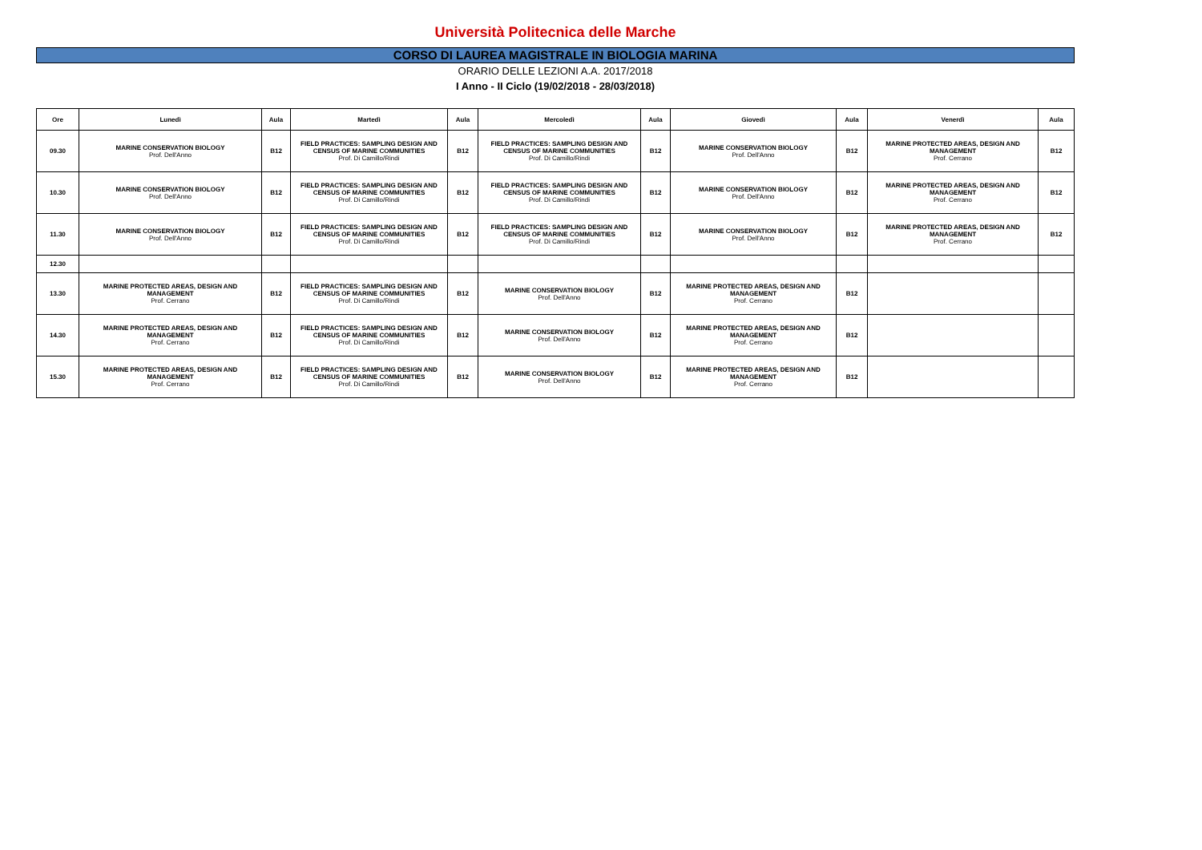Università Politecnica delle Marche
CORSO DI LAUREA MAGISTRALE IN BIOLOGIA MARINA
ORARIO DELLE LEZIONI A.A. 2017/2018
I Anno - II Ciclo (19/02/2018 - 28/03/2018)
| Ore | Lunedì | Aula | Martedì | Aula | Mercoledì | Aula | Giovedì | Aula | Venerdì | Aula |
| --- | --- | --- | --- | --- | --- | --- | --- | --- | --- | --- |
| 09.30 | MARINE CONSERVATION BIOLOGY Prof. Dell'Anno | B12 | FIELD PRACTICES: SAMPLING DESIGN AND CENSUS OF MARINE COMMUNITIES Prof. Di Camillo/Rindi | B12 | FIELD PRACTICES: SAMPLING DESIGN AND CENSUS OF MARINE COMMUNITIES Prof. Di Camillo/Rindi | B12 | MARINE CONSERVATION BIOLOGY Prof. Dell'Anno | B12 | MARINE PROTECTED AREAS, DESIGN AND MANAGEMENT Prof. Cerrano | B12 |
| 10.30 | MARINE CONSERVATION BIOLOGY Prof. Dell'Anno | B12 | FIELD PRACTICES: SAMPLING DESIGN AND CENSUS OF MARINE COMMUNITIES Prof. Di Camillo/Rindi | B12 | FIELD PRACTICES: SAMPLING DESIGN AND CENSUS OF MARINE COMMUNITIES Prof. Di Camillo/Rindi | B12 | MARINE CONSERVATION BIOLOGY Prof. Dell'Anno | B12 | MARINE PROTECTED AREAS, DESIGN AND MANAGEMENT Prof. Cerrano | B12 |
| 11.30 | MARINE CONSERVATION BIOLOGY Prof. Dell'Anno | B12 | FIELD PRACTICES: SAMPLING DESIGN AND CENSUS OF MARINE COMMUNITIES Prof. Di Camillo/Rindi | B12 | FIELD PRACTICES: SAMPLING DESIGN AND CENSUS OF MARINE COMMUNITIES Prof. Di Camillo/Rindi | B12 | MARINE CONSERVATION BIOLOGY Prof. Dell'Anno | B12 | MARINE PROTECTED AREAS, DESIGN AND MANAGEMENT Prof. Cerrano | B12 |
| 12.30 | | | | | | | | | | |
| 13.30 | MARINE PROTECTED AREAS, DESIGN AND MANAGEMENT Prof. Cerrano | B12 | FIELD PRACTICES: SAMPLING DESIGN AND CENSUS OF MARINE COMMUNITIES Prof. Di Camillo/Rindi | B12 | MARINE CONSERVATION BIOLOGY Prof. Dell'Anno | B12 | MARINE PROTECTED AREAS, DESIGN AND MANAGEMENT Prof. Cerrano | B12 | | |
| 14.30 | MARINE PROTECTED AREAS, DESIGN AND MANAGEMENT Prof. Cerrano | B12 | FIELD PRACTICES: SAMPLING DESIGN AND CENSUS OF MARINE COMMUNITIES Prof. Di Camillo/Rindi | B12 | MARINE CONSERVATION BIOLOGY Prof. Dell'Anno | B12 | MARINE PROTECTED AREAS, DESIGN AND MANAGEMENT Prof. Cerrano | B12 | | |
| 15.30 | MARINE PROTECTED AREAS, DESIGN AND MANAGEMENT Prof. Cerrano | B12 | FIELD PRACTICES: SAMPLING DESIGN AND CENSUS OF MARINE COMMUNITIES Prof. Di Camillo/Rindi | B12 | MARINE CONSERVATION BIOLOGY Prof. Dell'Anno | B12 | MARINE PROTECTED AREAS, DESIGN AND MANAGEMENT Prof. Cerrano | B12 | | |